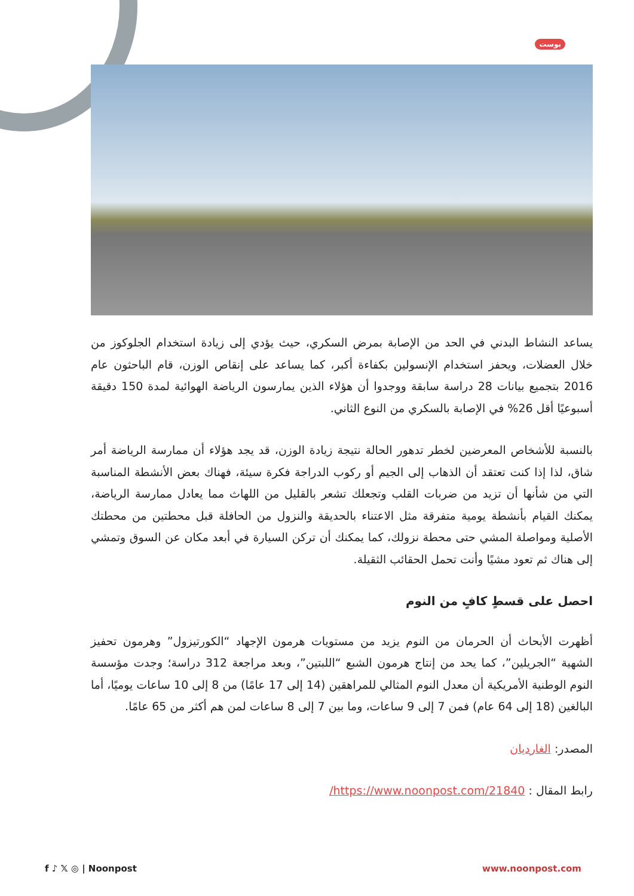بوست
يساعد النشاط البدني في الحد من الإصابة بمرض السكري، حيث يؤدي إلى زيادة استخدام الجلوكوز من خلال العضلات، ويحفز استخدام الإنسولين بكفاءة أكبر، كما يساعد على إنقاص الوزن، قام الباحثون عام 2016 بتجميع بيانات 28 دراسة سابقة ووجدوا أن هؤلاء الذين يمارسون الرياضة الهوائية لمدة 150 دقيقة أسبوعيًا أقل 26% في الإصابة بالسكري من النوع الثاني.
بالنسبة للأشخاص المعرضين لخطر تدهور الحالة نتيجة زيادة الوزن، قد يجد هؤلاء أن ممارسة الرياضة أمر شاق، لذا إذا كنت تعتقد أن الذهاب إلى الجيم أو ركوب الدراجة فكرة سيئة، فهناك بعض الأنشطة المناسبة التي من شأنها أن تزيد من ضربات القلب وتجعلك تشعر بالقليل من اللهاث مما يعادل ممارسة الرياضة، يمكنك القيام بأنشطة يومية متفرقة مثل الاعتناء بالحديقة والنزول من الحافلة قبل محطتين من محطتك الأصلية ومواصلة المشي حتى محطة نزولك، كما يمكنك أن تركن السيارة في أبعد مكان عن السوق وتمشي إلى هناك ثم تعود مشيًا وأنت تحمل الحقائب الثقيلة.
احصل على قسطٍ كافٍ من النوم
أظهرت الأبحاث أن الحرمان من النوم يزيد من مستويات هرمون الإجهاد “الكورتيزول” وهرمون تحفيز الشهية “الجريلين”، كما يحد من إنتاج هرمون الشبع “اللبتين”، وبعد مراجعة 312 دراسة؛ وجدت مؤسسة النوم الوطنية الأمريكية أن معدل النوم المثالي للمراهقين (14 إلى 17 عامًا) من 8 إلى 10 ساعات يوميًا، أما البالغين (18 إلى 64 عام) فمن 7 إلى 9 ساعات، وما بين 7 إلى 8 ساعات لمن هم أكثر من 65 عامًا.
المصدر: الغارديان
رابط المقال : https://www.noonpost.com/21840/
f ♪ 𝕏 ◎ | Noonpost www.noonpost.com